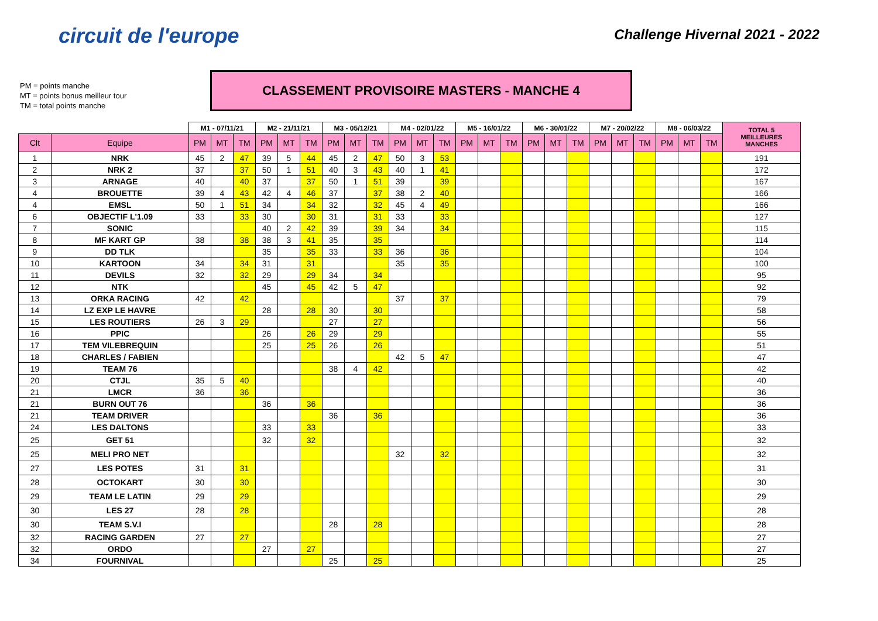circuit de l'europe
Challenge Hivernal 2021 - 2022
PM = points manche
MT = points bonus meilleur tour
TM = total points manche
CLASSEMENT PROVISOIRE MASTERS - MANCHE 4
| | | M1 - 07/11/21 | | | M2 - 21/11/21 | | | M3 - 05/12/21 | | | M4 - 02/01/22 | | | M5 - 16/01/22 | | | M6 - 30/01/22 | | | M7 - 20/02/22 | | | M8 - 06/03/22 | | | TOTAL 5 MEILLEURES MANCHES |
| Clt | Equipe | PM | MT | TM | PM | MT | TM | PM | MT | TM | PM | MT | TM | PM | MT | TM | PM | MT | TM | PM | MT | TM | PM | MT | TM | |
| 1 | NRK | 45 | 2 | 47 | 39 | 5 | 44 | 45 | 2 | 47 | 50 | 3 | 53 | | | | | | | | | | | | | 191 |
| 2 | NRK 2 | 37 | | 37 | 50 | 1 | 51 | 40 | 3 | 43 | 40 | 1 | 41 | | | | | | | | | | | | | 172 |
| 3 | ARNAGE | 40 | | 40 | 37 | | 37 | 50 | 1 | 51 | 39 | | 39 | | | | | | | | | | | | | 167 |
| 4 | BROUETTE | 39 | 4 | 43 | 42 | 4 | 46 | 37 | | 37 | 38 | 2 | 40 | | | | | | | | | | | | | 166 |
| 4 | EMSL | 50 | 1 | 51 | 34 | | 34 | 32 | | 32 | 45 | 4 | 49 | | | | | | | | | | | | | 166 |
| 6 | OBJECTIF L'1.09 | 33 | | 33 | 30 | | 30 | 31 | | 31 | 33 | | 33 | | | | | | | | | | | | | 127 |
| 7 | SONIC | | | | 40 | 2 | 42 | 39 | | 39 | 34 | | 34 | | | | | | | | | | | | | 115 |
| 8 | MF KART GP | 38 | | 38 | 38 | 3 | 41 | 35 | | 35 | | | | | | | | | | | | | | | | 114 |
| 9 | DD TLK | | | | 35 | | 35 | 33 | | 33 | 36 | | 36 | | | | | | | | | | | | | 104 |
| 10 | KARTOON | 34 | | 34 | 31 | | 31 | | | | 35 | | 35 | | | | | | | | | | | | | 100 |
| 11 | DEVILS | 32 | | 32 | 29 | | 29 | 34 | | 34 | | | | | | | | | | | | | | | | 95 |
| 12 | NTK | | | | 45 | | 45 | 42 | 5 | 47 | | | | | | | | | | | | | | | | 92 |
| 13 | ORKA RACING | 42 | | 42 | | | | | | | 37 | | 37 | | | | | | | | | | | | | 79 |
| 14 | LZ EXP LE HAVRE | | | | 28 | | 28 | 30 | | 30 | | | | | | | | | | | | | | | | 58 |
| 15 | LES ROUTIERS | 26 | 3 | 29 | | | | 27 | | 27 | | | | | | | | | | | | | | | | 56 |
| 16 | PPIC | | | | 26 | | 26 | 29 | | 29 | | | | | | | | | | | | | | | | 55 |
| 17 | TEM VILEBREQUIN | | | | 25 | | 25 | 26 | | 26 | | | | | | | | | | | | | | | | 51 |
| 18 | CHARLES / FABIEN | | | | | | | | | | 42 | 5 | 47 | | | | | | | | | | | | | 47 |
| 19 | TEAM 76 | | | | | | | 38 | 4 | 42 | | | | | | | | | | | | | | | | 42 |
| 20 | CTJL | 35 | 5 | 40 | | | | | | | | | | | | | | | | | | | | | | 40 |
| 21 | LMCR | 36 | | 36 | | | | | | | | | | | | | | | | | | | | | | 36 |
| 21 | BURN OUT 76 | | | | 36 | | 36 | | | | | | | | | | | | | | | | | | | 36 |
| 21 | TEAM DRIVER | | | | | | | 36 | | 36 | | | | | | | | | | | | | | | | 36 |
| 24 | LES DALTONS | | | | 33 | | 33 | | | | | | | | | | | | | | | | | | | 33 |
| 25 | GET 51 | | | | 32 | | 32 | | | | | | | | | | | | | | | | | | | 32 |
| 25 | MELI PRO NET | | | | | | | | | | 32 | | 32 | | | | | | | | | | | | | 32 |
| 27 | LES POTES | 31 | | 31 | | | | | | | | | | | | | | | | | | | | | | 31 |
| 28 | OCTOKART | 30 | | 30 | | | | | | | | | | | | | | | | | | | | | | 30 |
| 29 | TEAM LE LATIN | 29 | | 29 | | | | | | | | | | | | | | | | | | | | | | 29 |
| 30 | LES 27 | 28 | | 28 | | | | | | | | | | | | | | | | | | | | | | 28 |
| 30 | TEAM S.V.I | | | | | | | 28 | | 28 | | | | | | | | | | | | | | | | 28 |
| 32 | RACING GARDEN | 27 | | 27 | | | | | | | | | | | | | | | | | | | | | | 27 |
| 32 | ORDO | | | | 27 | | 27 | | | | | | | | | | | | | | | | | | | 27 |
| 34 | FOURNIVAL | | | | | | | 25 | | 25 | | | | | | | | | | | | | | | | 25 |